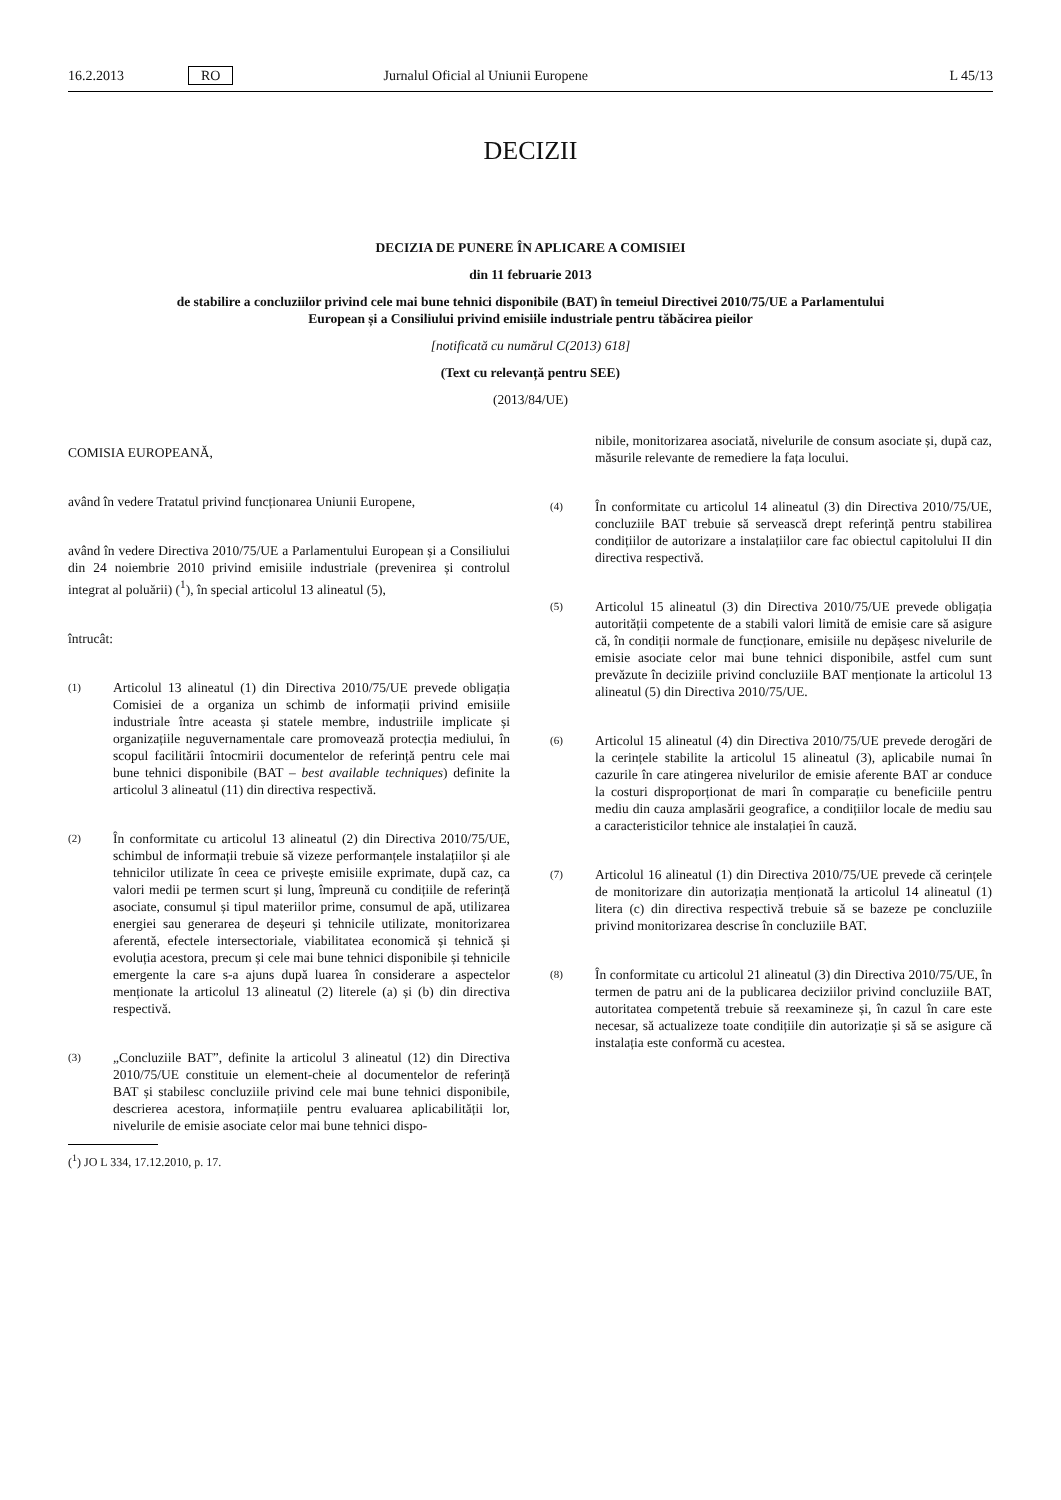16.2.2013 RO Jurnalul Oficial al Uniunii Europene L 45/13
DECIZII
DECIZIA DE PUNERE ÎN APLICARE A COMISIEI
din 11 februarie 2013
de stabilire a concluziilor privind cele mai bune tehnici disponibile (BAT) în temeiul Directivei 2010/75/UE a Parlamentului European și a Consiliului privind emisiile industriale pentru tăbăcirea pieilor
[notificată cu numărul C(2013) 618]
(Text cu relevanță pentru SEE)
(2013/84/UE)
COMISIA EUROPEANĂ,
având în vedere Tratatul privind funcționarea Uniunii Europene,
având în vedere Directiva 2010/75/UE a Parlamentului European și a Consiliului din 24 noiembrie 2010 privind emisiile industriale (prevenirea și controlul integrat al poluării) (<sup>1</sup>), în special articolul 13 alineatul (5),
întrucât:
(1)
Articolul 13 alineatul (1) din Directiva 2010/75/UE prevede obligația Comisiei de a organiza un schimb de informații privind emisiile industriale între aceasta și statele membre, industriile implicate și organizațiile neguvernamentale care promovează protecția mediului, în scopul facilitării întocmirii documentelor de referință pentru cele mai bune tehnici disponibile (BAT – best available techniques) definite la articolul 3 alineatul (11) din directiva respectivă.
(2)
În conformitate cu articolul 13 alineatul (2) din Directiva 2010/75/UE, schimbul de informații trebuie să vizeze performanțele instalațiilor și ale tehnicilor utilizate în ceea ce privește emisiile exprimate, după caz, ca valori medii pe termen scurt și lung, împreună cu condițiile de referință asociate, consumul și tipul materiilor prime, consumul de apă, utilizarea energiei sau generarea de deșeuri și tehnicile utilizate, monitorizarea aferentă, efectele intersectoriale, viabilitatea economică și tehnică și evoluția acestora, precum și cele mai bune tehnici disponibile și tehnicile emergente la care s-a ajuns după luarea în considerare a aspectelor menționate la articolul 13 alineatul (2) literele (a) și (b) din directiva respectivă.
(3)
„Concluziile BAT”, definite la articolul 3 alineatul (12) din Directiva 2010/75/UE constituie un element-cheie al documentelor de referință BAT și stabilesc concluziile privind cele mai bune tehnici disponibile, descrierea acestora, informațiile pentru evaluarea aplicabilității lor, nivelurile de emisie asociate celor mai bune tehnici dispo-
(<sup>1</sup>) JO L 334, 17.12.2010, p. 17.
nibile, monitorizarea asociată, nivelurile de consum asociate și, după caz, măsurile relevante de remediere la fața locului.
(4)
În conformitate cu articolul 14 alineatul (3) din Directiva 2010/75/UE, concluziile BAT trebuie să servească drept referință pentru stabilirea condițiilor de autorizare a instalațiilor care fac obiectul capitolului II din directiva respectivă.
(5)
Articolul 15 alineatul (3) din Directiva 2010/75/UE prevede obligația autorității competente de a stabili valori limită de emisie care să asigure că, în condiții normale de funcționare, emisiile nu depășesc nivelurile de emisie asociate celor mai bune tehnici disponibile, astfel cum sunt prevăzute în deciziile privind concluziile BAT menționate la articolul 13 alineatul (5) din Directiva 2010/75/UE.
(6)
Articolul 15 alineatul (4) din Directiva 2010/75/UE prevede derogări de la cerințele stabilite la articolul 15 alineatul (3), aplicabile numai în cazurile în care atingerea nivelurilor de emisie aferente BAT ar conduce la costuri disproporționat de mari în comparație cu beneficiile pentru mediu din cauza amplasării geografice, a condițiilor locale de mediu sau a caracteristicilor tehnice ale instalației în cauză.
(7)
Articolul 16 alineatul (1) din Directiva 2010/75/UE prevede că cerințele de monitorizare din autorizația menționată la articolul 14 alineatul (1) litera (c) din directiva respectivă trebuie să se bazeze pe concluziile privind monitorizarea descrise în concluziile BAT.
(8)
În conformitate cu articolul 21 alineatul (3) din Directiva 2010/75/UE, în termen de patru ani de la publicarea deciziilor privind concluziile BAT, autoritatea competentă trebuie să reexamineze și, în cazul în care este necesar, să actualizeze toate condițiile din autorizație și să se asigure că instalația este conformă cu acestea.